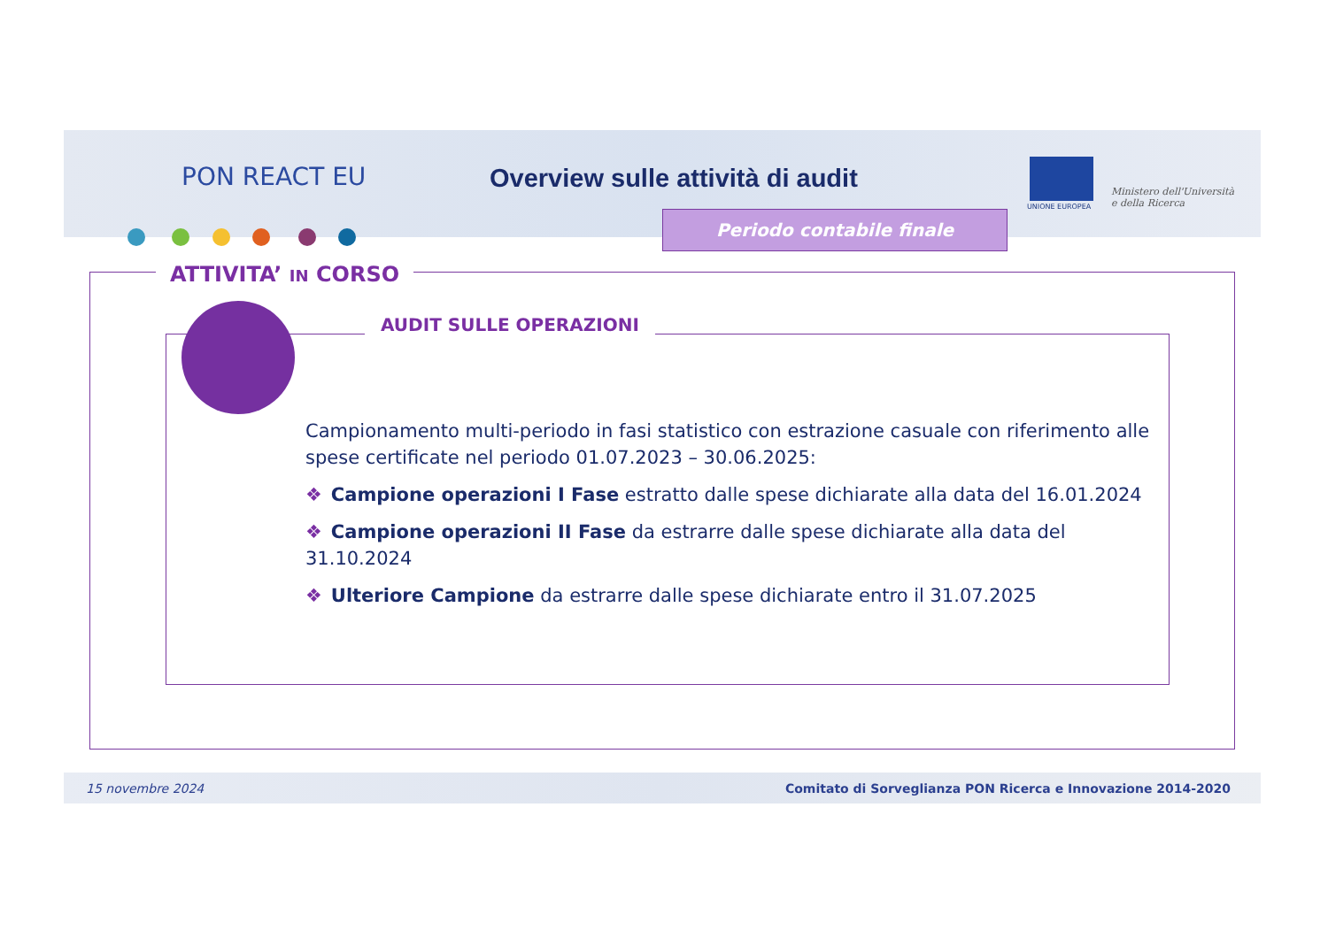PON REACT EU
Overview sulle attività di audit
Periodo contabile finale
UNIONE EUROPEA
Ministero dell'Università
e della Ricerca
ATTIVITA’ IN CORSO
AUDIT SULLE OPERAZIONI
Campionamento multi-periodo in fasi statistico con estrazione casuale con riferimento alle spese certificate nel periodo 01.07.2023 – 30.06.2025:
❖ Campione operazioni I Fase estratto dalle spese dichiarate alla data del 16.01.2024
❖ Campione operazioni II Fase da estrarre dalle spese dichiarate alla data del 31.10.2024
❖ Ulteriore Campione da estrarre dalle spese dichiarate entro il 31.07.2025
15 novembre 2024 Comitato di Sorveglianza PON Ricerca e Innovazione 2014-2020